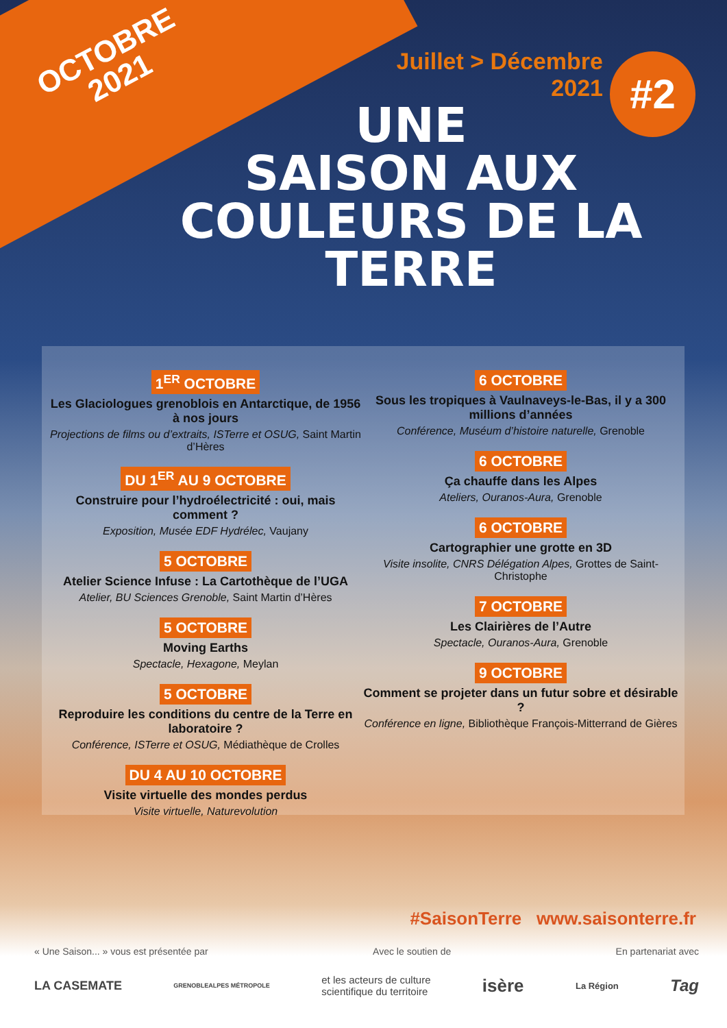OCTOBRE
2021
Juillet > Décembre
2021
UNE
SAISON AUX
COULEURS DE LA TERRE
#2
1<sup>ER</sup> OCTOBRE
Les Glaciologues grenoblois en Antarctique, de 1956 à nos jours
Projections de films ou d’extraits, ISTerre et OSUG, Saint Martin d’Hères
DU 1<sup>ER</sup> AU 9 OCTOBRE
Construire pour l’hydroélectricité : oui, mais comment ?
Exposition, Musée EDF Hydrélec, Vaujany
5 OCTOBRE
Atelier Science Infuse : La Cartothèque de l’UGA
Atelier, BU Sciences Grenoble, Saint Martin d’Hères
5 OCTOBRE
Moving Earths
Spectacle, Hexagone, Meylan
5 OCTOBRE
Reproduire les conditions du centre de la Terre en laboratoire ?
Conférence, ISTerre et OSUG, Médiathèque de Crolles
DU 4 AU 10 OCTOBRE
Visite virtuelle des mondes perdus
Visite virtuelle, Naturevolution
6 OCTOBRE
Sous les tropiques à Vaulnaveys-le-Bas, il y a 300 millions d’années
Conférence, Muséum d’histoire naturelle, Grenoble
6 OCTOBRE
Ça chauffe dans les Alpes
Ateliers, Ouranos-Aura, Grenoble
6 OCTOBRE
Cartographier une grotte en 3D
Visite insolite, CNRS Délégation Alpes, Grottes de Saint-Christophe
7 OCTOBRE
Les Clairières de l’Autre
Spectacle, Ouranos-Aura, Grenoble
9 OCTOBRE
Comment se projeter dans un futur sobre et désirable ?
Conférence en ligne, Bibliothèque François-Mitterrand de Gières
#SaisonTerre www.saisonterre.fr
« Une Saison... » vous est présentée par Avec le soutien de En partenariat avec
LA CASEMATE GRENOBLEALPES MÉTROPOLE et les acteurs de culture
scientifique du territoire isère La Région Tag